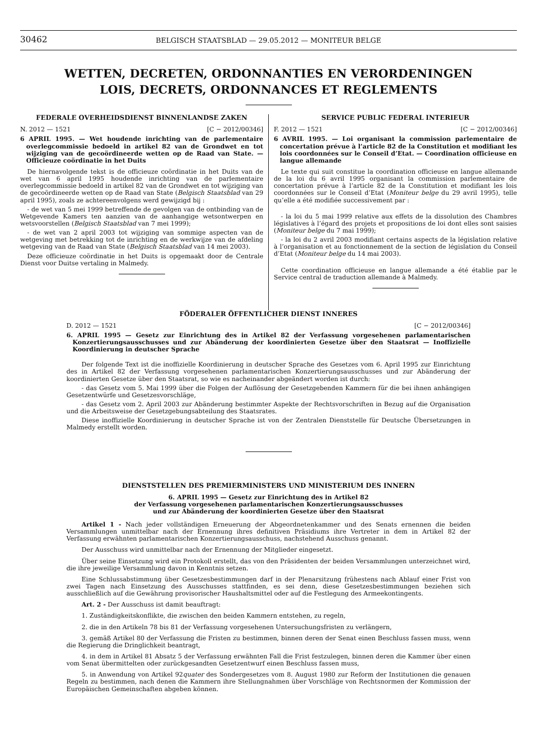30462
BELGISCH STAATSBLAD — 29.05.2012 — MONITEUR BELGE
WETTEN, DECRETEN, ORDONNANTIES EN VERORDENINGEN
LOIS, DECRETS, ORDONNANCES ET REGLEMENTS
FEDERALE OVERHEIDSDIENST BINNENLANDSE ZAKEN
N. 2012 — 1521 [C − 2012/00346]
6 APRIL 1995. — Wet houdende inrichting van de parlementaire overlegcommissie bedoeld in artikel 82 van de Grondwet en tot wijziging van de gecoördineerde wetten op de Raad van State. — Officieuze coördinatie in het Duits
De hiernavolgende tekst is de officieuze coördinatie in het Duits van de wet van 6 april 1995 houdende inrichting van de parlementaire overlegcommissie bedoeld in artikel 82 van de Grondwet en tot wijziging van de gecoördineerde wetten op de Raad van State (Belgisch Staatsblad van 29 april 1995), zoals ze achtereenvolgens werd gewijzigd bij :
- de wet van 5 mei 1999 betreffende de gevolgen van de ontbinding van de Wetgevende Kamers ten aanzien van de aanhangige wetsontwerpen en wetsvoorstellen (Belgisch Staatsblad van 7 mei 1999);
- de wet van 2 april 2003 tot wijziging van sommige aspecten van de wetgeving met betrekking tot de inrichting en de werkwijze van de afdeling wetgeving van de Raad van State (Belgisch Staatsblad van 14 mei 2003).
Deze officieuze coördinatie in het Duits is opgemaakt door de Centrale Dienst voor Duitse vertaling in Malmedy.
SERVICE PUBLIC FEDERAL INTERIEUR
F. 2012 — 1521 [C − 2012/00346]
6 AVRIL 1995. — Loi organisant la commission parlementaire de concertation prévue à l’article 82 de la Constitution et modifiant les lois coordonnées sur le Conseil d’Etat. — Coordination officieuse en langue allemande
Le texte qui suit constitue la coordination officieuse en langue allemande de la loi du 6 avril 1995 organisant la commission parlementaire de concertation prévue à l’article 82 de la Constitution et modifiant les lois coordonnées sur le Conseil d’Etat (Moniteur belge du 29 avril 1995), telle qu’elle a été modifiée successivement par :
- la loi du 5 mai 1999 relative aux effets de la dissolution des Chambres législatives à l’égard des projets et propositions de loi dont elles sont saisies (Moniteur belge du 7 mai 1999);
- la loi du 2 avril 2003 modifiant certains aspects de la législation relative à l’organisation et au fonctionnement de la section de législation du Conseil d’Etat (Moniteur belge du 14 mai 2003).
Cette coordination officieuse en langue allemande a été établie par le Service central de traduction allemande à Malmedy.
FÖDERALER ÖFFENTLICHER DIENST INNERES
D. 2012 — 1521 [C − 2012/00346]
6. APRIL 1995 — Gesetz zur Einrichtung des in Artikel 82 der Verfassung vorgesehenen parlamentarischen Konzertierungsausschusses und zur Abänderung der koordinierten Gesetze über den Staatsrat — Inoffizielle Koordinierung in deutscher Sprache
Der folgende Text ist die inoffizielle Koordinierung in deutscher Sprache des Gesetzes vom 6. April 1995 zur Einrichtung des in Artikel 82 der Verfassung vorgesehenen parlamentarischen Konzertierungsausschusses und zur Abänderung der koordinierten Gesetze über den Staatsrat, so wie es nacheinander abgeändert worden ist durch:
- das Gesetz vom 5. Mai 1999 über die Folgen der Auflösung der Gesetzgebenden Kammern für die bei ihnen anhängigen Gesetzentwürfe und Gesetzesvorschläge,
- das Gesetz vom 2. April 2003 zur Abänderung bestimmter Aspekte der Rechtsvorschriften in Bezug auf die Organisation und die Arbeitsweise der Gesetzgebungsabteilung des Staatsrates.
Diese inoffizielle Koordinierung in deutscher Sprache ist von der Zentralen Dienststelle für Deutsche Übersetzungen in Malmedy erstellt worden.
DIENSTSTELLEN DES PREMIERMINISTERS UND MINISTERIUM DES INNERN
6. APRIL 1995 — Gesetz zur Einrichtung des in Artikel 82
der Verfassung vorgesehenen parlamentarischen Konzertierungsausschusses
und zur Abänderung der koordinierten Gesetze über den Staatsrat
Artikel 1 - Nach jeder vollständigen Erneuerung der Abgeordnetenkammer und des Senats ernennen die beiden Versammlungen unmittelbar nach der Ernennung ihres definitiven Präsidiums ihre Vertreter in dem in Artikel 82 der Verfassung erwähnten parlamentarischen Konzertierungsausschuss, nachstehend Ausschuss genannt.
Der Ausschuss wird unmittelbar nach der Ernennung der Mitglieder eingesetzt.
Über seine Einsetzung wird ein Protokoll erstellt, das von den Präsidenten der beiden Versammlungen unterzeichnet wird, die ihre jeweilige Versammlung davon in Kenntnis setzen.
Eine Schlussabstimmung über Gesetzesbestimmungen darf in der Plenarsitzung frühestens nach Ablauf einer Frist von zwei Tagen nach Einsetzung des Ausschusses stattfinden, es sei denn, diese Gesetzesbestimmungen beziehen sich ausschließlich auf die Gewährung provisorischer Haushaltsmittel oder auf die Festlegung des Armeekontingents.
Art. 2 - Der Ausschuss ist damit beauftragt:
1. Zuständigkeitskonflikte, die zwischen den beiden Kammern entstehen, zu regeln,
2. die in den Artikeln 78 bis 81 der Verfassung vorgesehenen Untersuchungsfristen zu verlängern,
3. gemäß Artikel 80 der Verfassung die Fristen zu bestimmen, binnen deren der Senat einen Beschluss fassen muss, wenn die Regierung die Dringlichkeit beantragt,
4. in dem in Artikel 81 Absatz 5 der Verfassung erwähnten Fall die Frist festzulegen, binnen deren die Kammer über einen vom Senat übermittelten oder zurückgesandten Gesetzentwurf einen Beschluss fassen muss,
5. in Anwendung von Artikel 92quater des Sondergesetzes vom 8. August 1980 zur Reform der Institutionen die genauen Regeln zu bestimmen, nach denen die Kammern ihre Stellungnahmen über Vorschläge von Rechtsnormen der Kommission der Europäischen Gemeinschaften abgeben können.